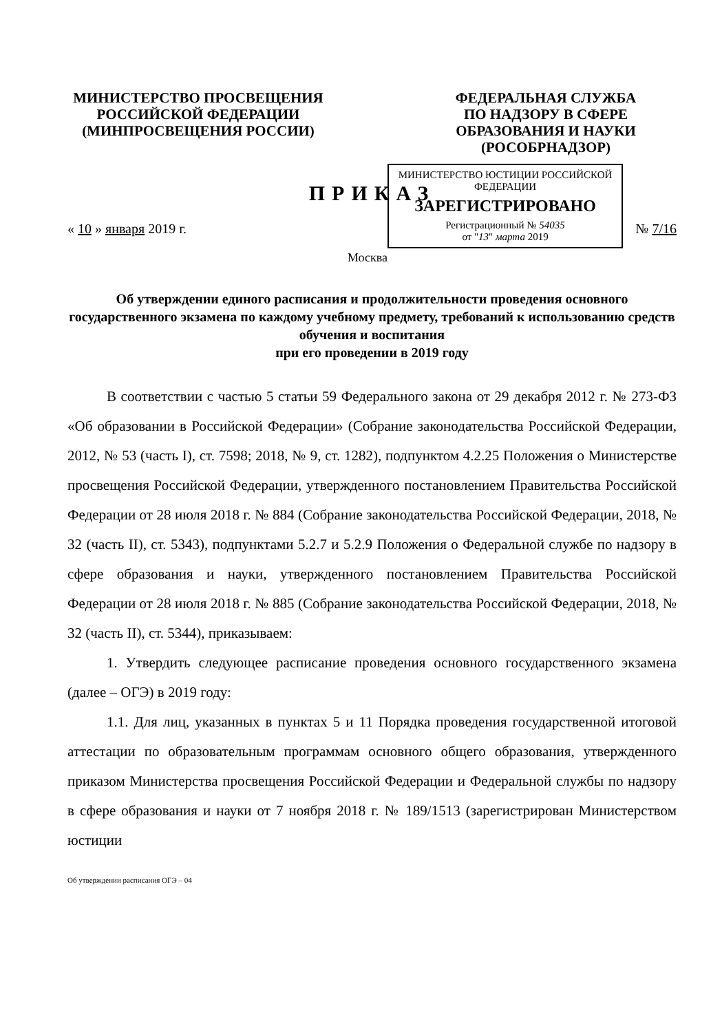МИНИСТЕРСТВО ПРОСВЕЩЕНИЯ
РОССИЙСКОЙ ФЕДЕРАЦИИ
(МИНПРОСВЕЩЕНИЯ РОССИИ)
ФЕДЕРАЛЬНАЯ СЛУЖБА
ПО НАДЗОРУ В СФЕРЕ
ОБРАЗОВАНИЯ И НАУКИ
(РОСОБРНАДЗОР)
ПРИКАЗ
МИНИСТЕРСТВО ЮСТИЦИИ РОССИЙСКОЙ ФЕДЕРАЦИИ
ЗАРЕГИСТРИРОВАНО
Регистрационный № 54035
от "13" марта 2019
« 10 » января 2019 г. № 7/16
Москва
Об утверждении единого расписания и продолжительности проведения основного государственного экзамена по каждому учебному предмету, требований к использованию средств обучения и воспитания
при его проведении в 2019 году
В соответствии с частью 5 статьи 59 Федерального закона от 29 декабря 2012 г. № 273-ФЗ «Об образовании в Российской Федерации» (Собрание законодательства Российской Федерации, 2012, № 53 (часть I), ст. 7598; 2018, № 9, ст. 1282), подпунктом 4.2.25 Положения о Министерстве просвещения Российской Федерации, утвержденного постановлением Правительства Российской Федерации от 28 июля 2018 г. № 884 (Собрание законодательства Российской Федерации, 2018, № 32 (часть II), ст. 5343), подпунктами 5.2.7 и 5.2.9 Положения о Федеральной службе по надзору в сфере образования и науки, утвержденного постановлением Правительства Российской Федерации от 28 июля 2018 г. № 885 (Собрание законодательства Российской Федерации, 2018, № 32 (часть II), ст. 5344), приказываем:
1. Утвердить следующее расписание проведения основного государственного экзамена (далее – ОГЭ) в 2019 году:
1.1. Для лиц, указанных в пунктах 5 и 11 Порядка проведения государственной итоговой аттестации по образовательным программам основного общего образования, утвержденного приказом Министерства просвещения Российской Федерации и Федеральной службы по надзору в сфере образования и науки от 7 ноября 2018 г. № 189/1513 (зарегистрирован Министерством юстиции
Об утверждении расписания ОГЭ – 04